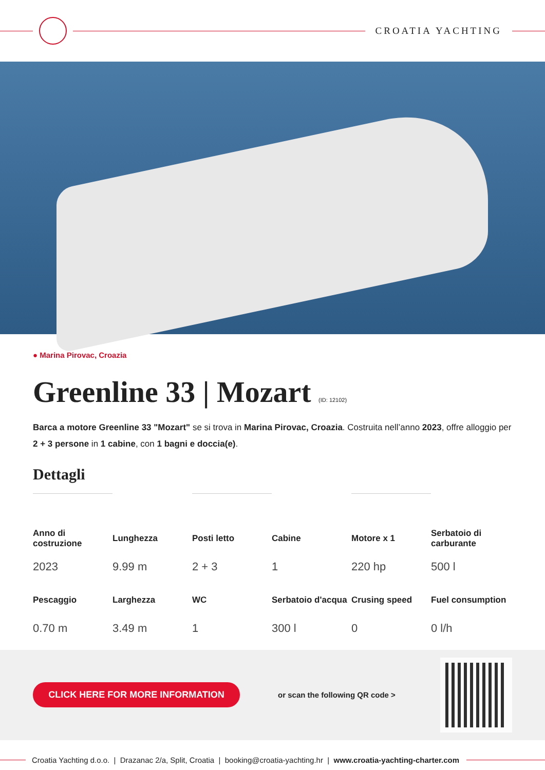CROATIA YACHTING
● Marina Pirovac, Croazia
Greenline 33 | Mozart (ID: 12102)
Barca a motore Greenline 33 "Mozart" se si trova in Marina Pirovac, Croazia. Costruita nell’anno 2023, offre alloggio per 2 + 3 persone in 1 cabine, con 1 bagni e doccia(e).
Dettagli
| Anno di costruzione | Lunghezza | Posti letto | Cabine | Motore x 1 | Serbatoio di carburante |
| --- | --- | --- | --- | --- | --- |
| 2023 | 9.99 m | 2 + 3 | 1 | 220 hp | 500 l |
| Pescaggio | Larghezza | WC | Serbatoio d'acqua | Crusing speed | Fuel consumption |
| 0.70 m | 3.49 m | 1 | 300 l | 0 | 0 l/h |
CLICK HERE FOR MORE INFORMATION
or scan the following QR code >
Croatia Yachting d.o.o. | Drazanac 2/a, Split, Croatia | booking@croatia-yachting.hr | www.croatia-yachting-charter.com